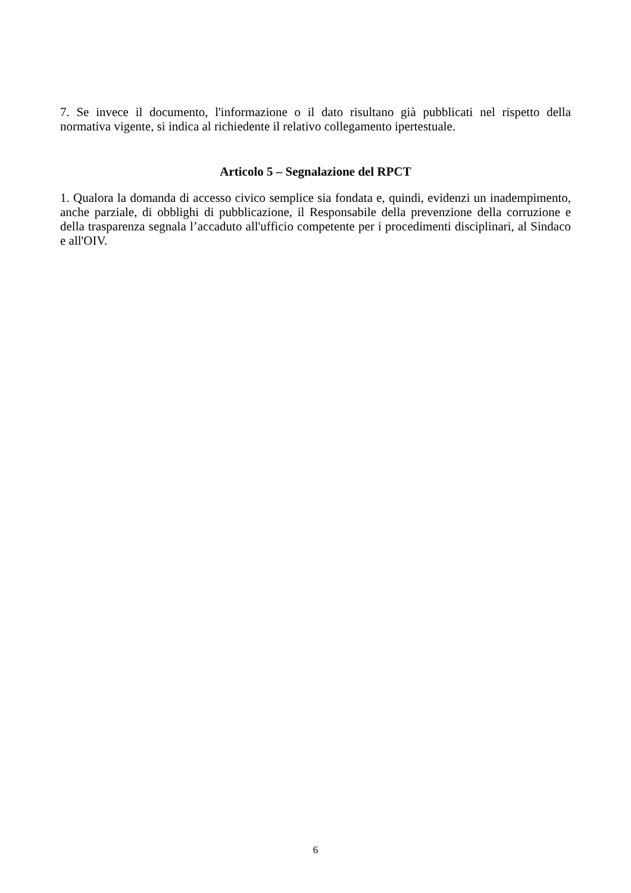7. Se invece il documento, l'informazione o il dato risultano già pubblicati nel rispetto della normativa vigente, si indica al richiedente il relativo collegamento ipertestuale.
Articolo 5 – Segnalazione del RPCT
1. Qualora la domanda di accesso civico semplice sia fondata e, quindi, evidenzi un inadempimento, anche parziale, di obblighi di pubblicazione, il Responsabile della prevenzione della corruzione e della trasparenza segnala l’accaduto all'ufficio competente per i procedimenti disciplinari, al Sindaco e all'OIV.
6